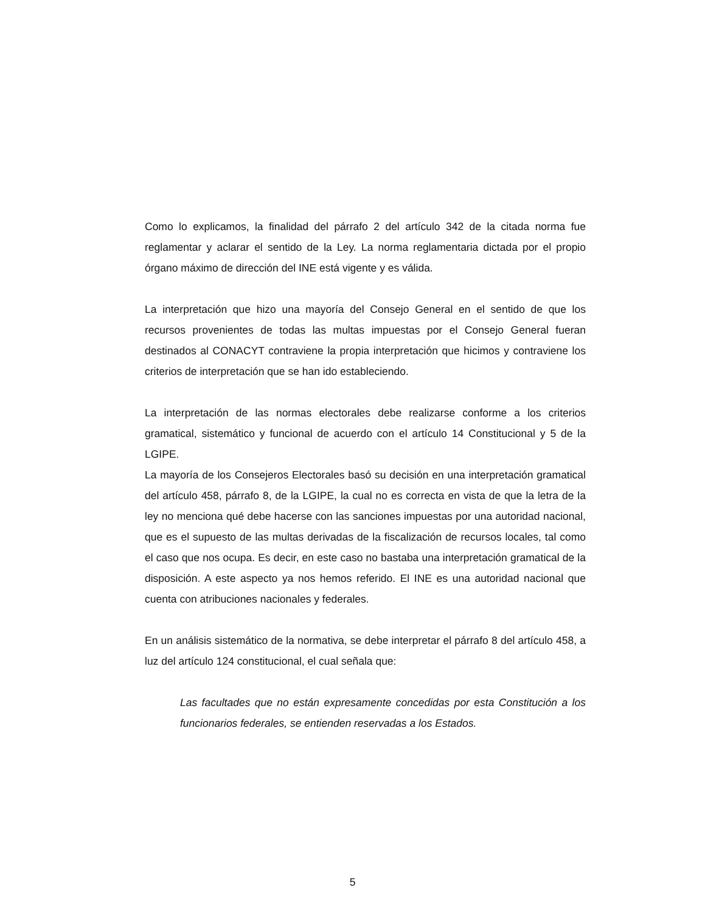Como lo explicamos, la finalidad del párrafo 2 del artículo 342 de la citada norma fue reglamentar y aclarar el sentido de la Ley. La norma reglamentaria dictada por el propio órgano máximo de dirección del INE está vigente y es válida.
La interpretación que hizo una mayoría del Consejo General en el sentido de que los recursos provenientes de todas las multas impuestas por el Consejo General fueran destinados al CONACYT contraviene la propia interpretación que hicimos y contraviene los criterios de interpretación que se han ido estableciendo.
La interpretación de las normas electorales debe realizarse conforme a los criterios gramatical, sistemático y funcional de acuerdo con el artículo 14 Constitucional y 5 de la LGIPE.
La mayoría de los Consejeros Electorales basó su decisión en una interpretación gramatical del artículo 458, párrafo 8, de la LGIPE, la cual no es correcta en vista de que la letra de la ley no menciona qué debe hacerse con las sanciones impuestas por una autoridad nacional, que es el supuesto de las multas derivadas de la fiscalización de recursos locales, tal como el caso que nos ocupa. Es decir, en este caso no bastaba una interpretación gramatical de la disposición. A este aspecto ya nos hemos referido. El INE es una autoridad nacional que cuenta con atribuciones nacionales y federales.
En un análisis sistemático de la normativa, se debe interpretar el párrafo 8 del artículo 458, a luz del artículo 124 constitucional, el cual señala que:
Las facultades que no están expresamente concedidas por esta Constitución a los funcionarios federales, se entienden reservadas a los Estados.
5